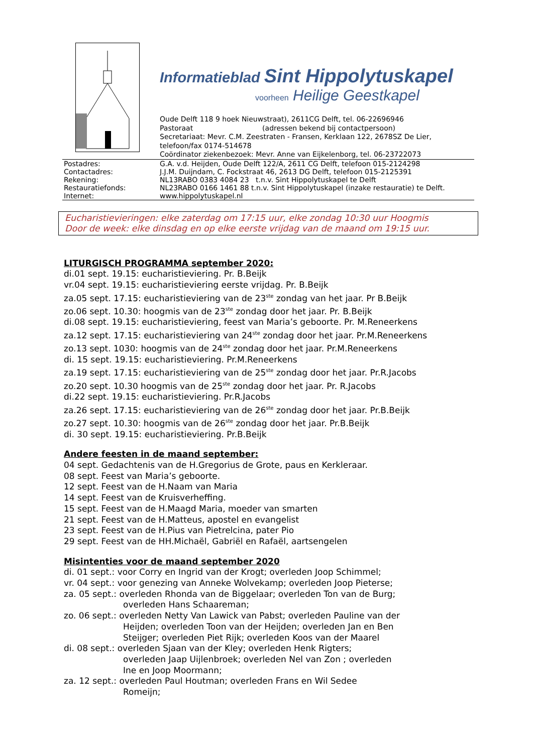Informatieblad Sint Hippolytuskapel
voorheen Heilige Geestkapel
Oude Delft 118 9 hoek Nieuwstraat), 2611CG Delft, tel. 06-22696946
Pastoraat (adressen bekend bij contactpersoon)
Secretariaat: Mevr. C.M. Zeestraten - Fransen, Kerklaan 122, 2678SZ De Lier,
telefoon/fax 0174-514678
Coördinator ziekenbezoek: Mevr. Anne van Eijkelenborg, tel. 06-23722073
| Postadres: | G.A. v.d. Heijden, Oude Delft 122/A, 2611 CG Delft, telefoon 015-2124298 |
| Contactadres: | J.J.M. Duijndam, C. Fockstraat 46, 2613 DG Delft, telefoon 015-2125391 |
| Rekening: | NL13RABO 0383 4084 23 t.n.v. Sint Hippolytuskapel te Delft |
| Restauratiefonds: | NL23RABO 0166 1461 88 t.n.v. Sint Hippolytuskapel (inzake restauratie) te Delft. |
| Internet: | www.hippolytuskapel.nl |
Eucharistievieringen: elke zaterdag om 17:15 uur, elke zondag 10:30 uur Hoogmis
Door de week: elke dinsdag en op elke eerste vrijdag van de maand om 19:15 uur.
LITURGISCH PROGRAMMA september 2020:
di.01 sept. 19.15: eucharistieviering. Pr. B.Beijk
vr.04 sept. 19.15: eucharistieviering eerste vrijdag. Pr. B.Beijk
za.05 sept. 17.15: eucharistieviering van de 23<sup>ste</sup> zondag van het jaar. Pr B.Beijk
zo.06 sept. 10.30: hoogmis van de 23<sup>ste</sup> zondag door het jaar. Pr. B.Beijk
di.08 sept. 19.15: eucharistieviering, feest van Maria’s geboorte. Pr. M.Reneerkens
za.12 sept. 17.15: eucharistieviering van 24<sup>ste</sup> zondag door het jaar. Pr.M.Reneerkens
zo.13 sept. 1030: hoogmis van de 24<sup>ste</sup> zondag door het jaar. Pr.M.Reneerkens
di. 15 sept. 19.15: eucharistieviering. Pr.M.Reneerkens
za.19 sept. 17.15: eucharistieviering van de 25<sup>ste</sup> zondag door het jaar. Pr.R.Jacobs
zo.20 sept. 10.30 hoogmis van de 25<sup>ste</sup> zondag door het jaar. Pr. R.Jacobs
di.22 sept. 19.15: eucharistieviering. Pr.R.Jacobs
za.26 sept. 17.15: eucharistieviering van de 26<sup>ste</sup> zondag door het jaar. Pr.B.Beijk
zo.27 sept. 10.30: hoogmis van de 26<sup>ste</sup> zondag door het jaar. Pr.B.Beijk
di. 30 sept. 19.15: eucharistieviering. Pr.B.Beijk
Andere feesten in de maand september:
04 sept. Gedachtenis van de H.Gregorius de Grote, paus en Kerkleraar.
08 sept. Feest van Maria’s geboorte.
12 sept. Feest van de H.Naam van Maria
14 sept. Feest van de Kruisverheffing.
15 sept. Feest van de H.Maagd Maria, moeder van smarten
21 sept. Feest van de H.Matteus, apostel en evangelist
23 sept. Feest van de H.Pius van Pietrelcina, pater Pio
29 sept. Feest van de HH.Michaël, Gabriël en Rafaël, aartsengelen
Misintenties voor de maand september 2020
di. 01 sept.: voor Corry en Ingrid van der Krogt; overleden Joop Schimmel;
vr. 04 sept.: voor genezing van Anneke Wolvekamp; overleden Joop Pieterse;
za. 05 sept.: overleden Rhonda van de Biggelaar; overleden Ton van de Burg;
overleden Hans Schaareman;
zo. 06 sept.: overleden Netty Van Lawick van Pabst; overleden Pauline van der
Heijden; overleden Toon van der Heijden; overleden Jan en Ben
Steijger; overleden Piet Rijk; overleden Koos van der Maarel
di. 08 sept.: overleden Sjaan van der Kley; overleden Henk Rigters;
overleden Jaap Uijlenbroek; overleden Nel van Zon ; overleden
Ine en Joop Moormann;
za. 12 sept.: overleden Paul Houtman; overleden Frans en Wil Sedee
Romeijn;